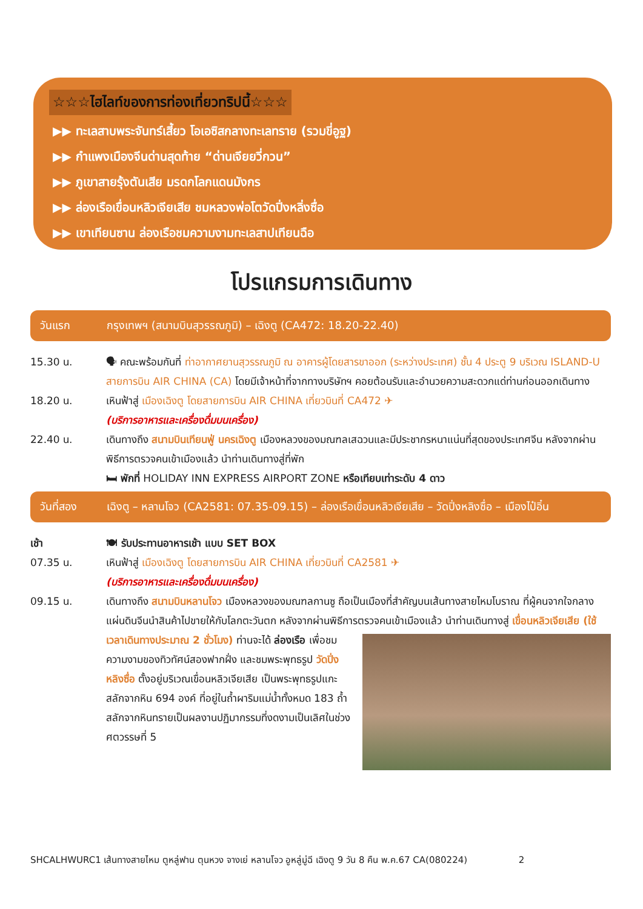☆☆☆ไฮไลท์ของการท่องเที่ยวทริปนี้☆☆☆
▶▶ ทะเลสาบพระจันทร์เสี้ยว โอเอซิสกลางทะเลทราย (รวมขี่อูฐ)
▶▶ กำแพงเมืองจีนด่านสุดท้าย “ด่านเจียยวี่กวน”
▶▶ ภูเขาสายรุ้งตันเสีย มรดกโลกแดนมังกร
▶▶ ล่องเรือเขื่อนหลิวเจียเสีย ชมหลวงพ่อโตวัดปิ่งหลิ่งซื่อ
▶▶ เขาเทียนซาน ล่องเรือชมความงามทะเลสาปเทียนฉือ
โปรแกรมการเดินทาง
วันแรก กรุงเทพฯ (สนามบินสุวรรณภูมิ) – เฉิงตู (CA472: 18.20-22.40)
15.30 น. 🗣 คณะพร้อมกันที่ ท่าอากาศยานสุวรรณภูมิ ณ อาคารผู้โดยสารขาออก (ระหว่างประเทศ) ชั้น 4 ประตู 9 บริเวณ ISLAND-U สายการบิน AIR CHINA (CA) โดยมีเจ้าหน้าที่จากทางบริษัทฯ คอยต้อนรับและอำนวยความสะดวกแด่ท่านก่อนออกเดินทาง
18.20 น. เหินฟ้าสู่ เมืองเฉิงตู โดยสายการบิน AIR CHINA เที่ยวบินที่ CA472 ✈
(บริการอาหารและเครื่องดื่มบนเครื่อง)
22.40 น. เดินทางถึง สนามบินเทียนฟู่ นครเฉิงตู เมืองหลวงของมณฑลเสฉวนและมีประชากรหนาแน่นที่สุดของประเทศจีน หลังจากผ่านพิธีการตรวจคนเข้าเมืองแล้ว นำท่านเดินทางสู่ที่พัก
🛏 พักที่ HOLIDAY INN EXPRESS AIRPORT ZONE หรือเทียบเท่าระดับ 4 ดาว
วันที่สอง เฉิงตู – หลานโจว (CA2581: 07.35-09.15) – ล่องเรือเขื่อนหลิวเจียเสีย – วัดปิ่งหลิงซื่อ – เมืองไป๋อิ๋น
เช้า 🍽 รับประทานอาหารเช้า แบบ SET BOX
07.35 น. เหินฟ้าสู่ เมืองเฉิงตู โดยสายการบิน AIR CHINA เที่ยวบินที่ CA2581 ✈
(บริการอาหารและเครื่องดื่มบนเครื่อง)
09.15 น. เดินทางถึง สนามบินหลานโจว เมืองหลวงของมณฑลกานซู ถือเป็นเมืองที่สำคัญบนเส้นทางสายไหมโบราณ ที่ผู้คนจากใจกลางแผ่นดินจีนนำสินค้าไปขายให้กับโลกตะวันตก หลังจากผ่านพิธีการตรวจคนเข้าเมืองแล้ว
นำท่านเดินทางสู่ เขื่อนหลิวเจียเสีย (ใช้เวลาเดินทางประมาณ 2 ชั่วโมง) ท่านจะได้ ล่องเรือ เพื่อชมความงามของทิวทัศน์สองฟากฝั่ง และชมพระพุทธรูป วัดปิ่งหลิงซื่อ ตั้งอยู่บริเวณเขื่อนหลิวเจียเสีย เป็นพระพุทธรูปแกะสลักจากหิน 694 องค์ ที่อยู่ในถ้ำผาริมแม่น้ำทั้งหมด 183 ถ้ำ สลักจากหินทรายเป็นผลงานปฏิมากรรมที่งดงามเป็นเลิศในช่วงศตวรรษที่ 5
SHCALHWURC1 เส้นทางสายไหม ตูหลู่ฟาน ตุนหวง จางเย่ หลานโจว อูหลู่มู่ฉี เฉิงตู 9 วัน 8 คืน พ.ค.67 CA(080224) 2